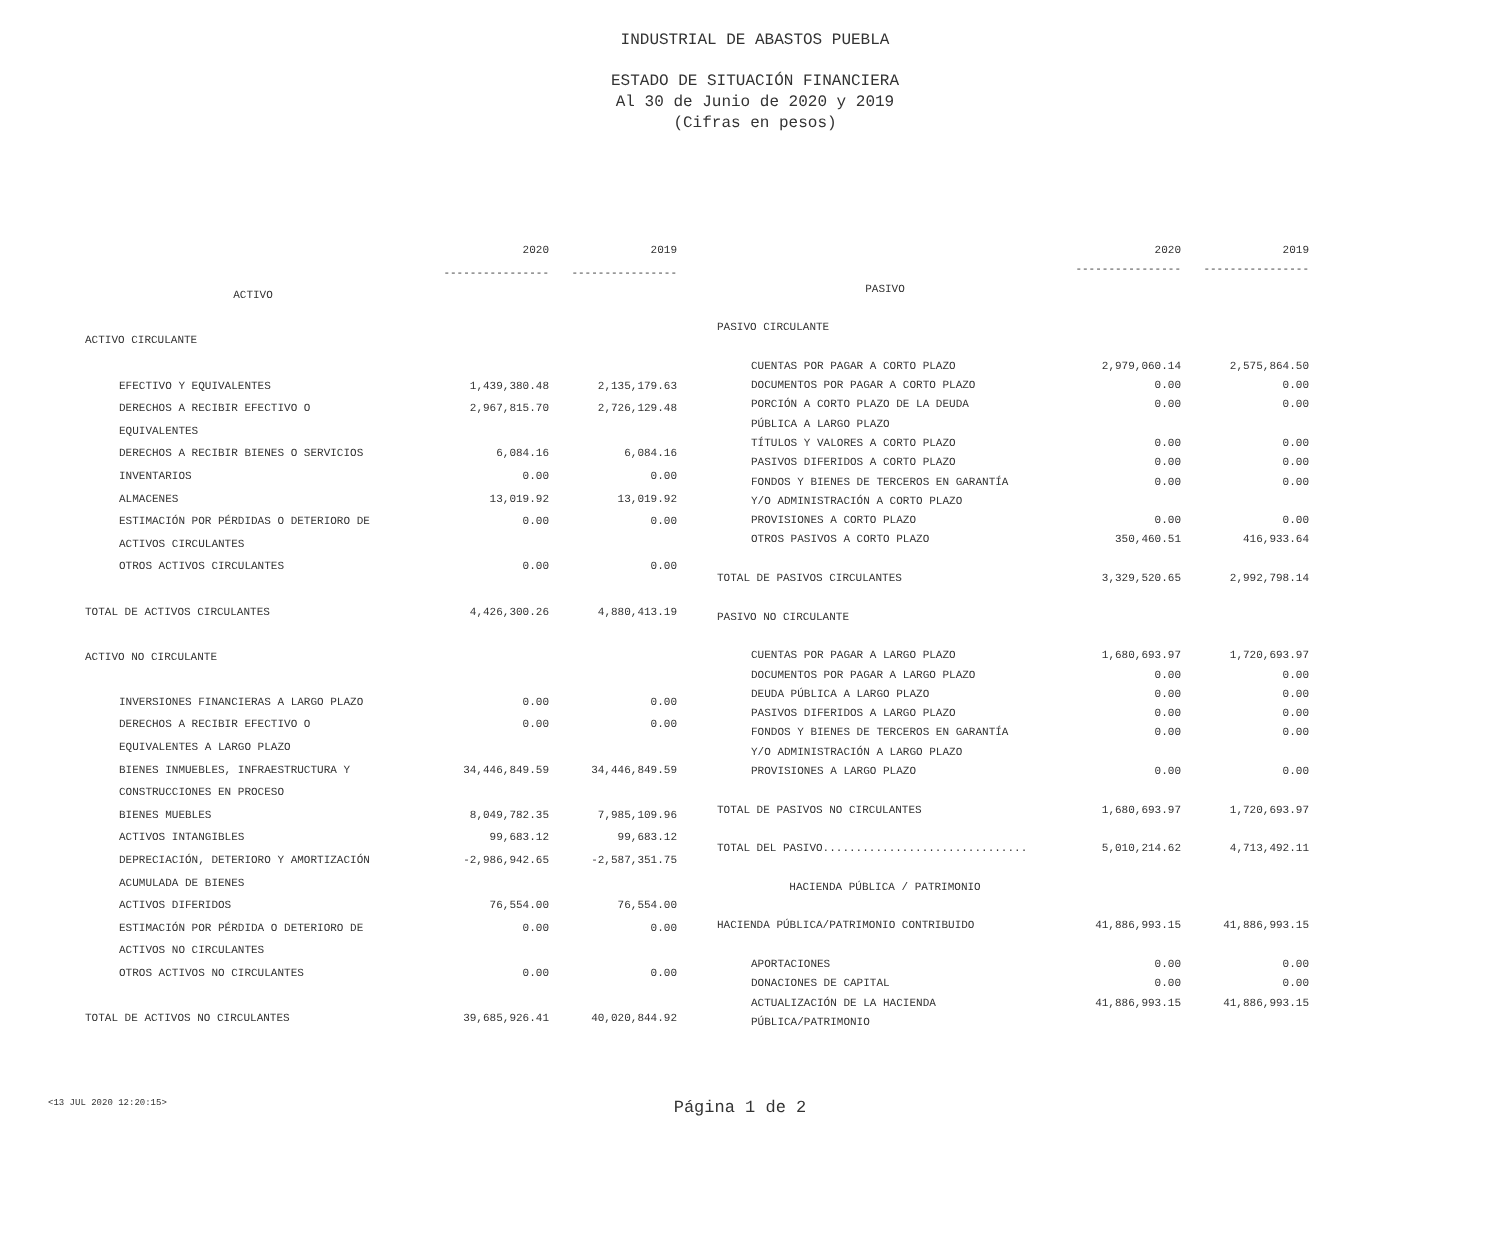INDUSTRIAL DE ABASTOS PUEBLA
ESTADO DE SITUACIÓN FINANCIERA
Al 30 de Junio de 2020 y 2019
(Cifras en pesos)
| | 2020 | 2019 |
| --- | --- | --- |
| | ---------------- | ---------------- |
| ACTIVO | | |
| ACTIVO CIRCULANTE | | |
| EFECTIVO Y EQUIVALENTES | 1,439,380.48 | 2,135,179.63 |
| DERECHOS A RECIBIR EFECTIVO O | 2,967,815.70 | 2,726,129.48 |
| EQUIVALENTES | | |
| DERECHOS A RECIBIR BIENES O SERVICIOS | 6,084.16 | 6,084.16 |
| INVENTARIOS | 0.00 | 0.00 |
| ALMACENES | 13,019.92 | 13,019.92 |
| ESTIMACIÓN POR PÉRDIDAS O DETERIORO DE | 0.00 | 0.00 |
| ACTIVOS CIRCULANTES | | |
| OTROS ACTIVOS CIRCULANTES | 0.00 | 0.00 |
| TOTAL DE ACTIVOS CIRCULANTES | 4,426,300.26 | 4,880,413.19 |
| ACTIVO NO CIRCULANTE | | |
| INVERSIONES FINANCIERAS A LARGO PLAZO | 0.00 | 0.00 |
| DERECHOS A RECIBIR EFECTIVO O | 0.00 | 0.00 |
| EQUIVALENTES A LARGO PLAZO | | |
| BIENES INMUEBLES, INFRAESTRUCTURA Y | 34,446,849.59 | 34,446,849.59 |
| CONSTRUCCIONES EN PROCESO | | |
| BIENES MUEBLES | 8,049,782.35 | 7,985,109.96 |
| ACTIVOS INTANGIBLES | 99,683.12 | 99,683.12 |
| DEPRECIACIÓN, DETERIORO Y AMORTIZACIÓN | -2,986,942.65 | -2,587,351.75 |
| ACUMULADA DE BIENES | | |
| ACTIVOS DIFERIDOS | 76,554.00 | 76,554.00 |
| ESTIMACIÓN POR PÉRDIDA O DETERIORO DE | 0.00 | 0.00 |
| ACTIVOS NO CIRCULANTES | | |
| OTROS ACTIVOS NO CIRCULANTES | 0.00 | 0.00 |
| TOTAL DE ACTIVOS NO CIRCULANTES | 39,685,926.41 | 40,020,844.92 |
| | 2020 | 2019 |
| --- | --- | --- |
| | ---------------- | ---------------- |
| PASIVO | | |
| PASIVO CIRCULANTE | | |
| CUENTAS POR PAGAR A CORTO PLAZO | 2,979,060.14 | 2,575,864.50 |
| DOCUMENTOS POR PAGAR A CORTO PLAZO | 0.00 | 0.00 |
| PORCIÓN A CORTO PLAZO DE LA DEUDA | 0.00 | 0.00 |
| PÚBLICA A LARGO PLAZO | | |
| TÍTULOS Y VALORES A CORTO PLAZO | 0.00 | 0.00 |
| PASIVOS DIFERIDOS A CORTO PLAZO | 0.00 | 0.00 |
| FONDOS Y BIENES DE TERCEROS EN GARANTÍA | 0.00 | 0.00 |
| Y/O ADMINISTRACIÓN A CORTO PLAZO | | |
| PROVISIONES A CORTO PLAZO | 0.00 | 0.00 |
| OTROS PASIVOS A CORTO PLAZO | 350,460.51 | 416,933.64 |
| TOTAL DE PASIVOS CIRCULANTES | 3,329,520.65 | 2,992,798.14 |
| PASIVO NO CIRCULANTE | | |
| CUENTAS POR PAGAR A LARGO PLAZO | 1,680,693.97 | 1,720,693.97 |
| DOCUMENTOS POR PAGAR A LARGO PLAZO | 0.00 | 0.00 |
| DEUDA PÚBLICA A LARGO PLAZO | 0.00 | 0.00 |
| PASIVOS DIFERIDOS A LARGO PLAZO | 0.00 | 0.00 |
| FONDOS Y BIENES DE TERCEROS EN GARANTÍA | 0.00 | 0.00 |
| Y/O ADMINISTRACIÓN A LARGO PLAZO | | |
| PROVISIONES A LARGO PLAZO | 0.00 | 0.00 |
| TOTAL DE PASIVOS NO CIRCULANTES | 1,680,693.97 | 1,720,693.97 |
| TOTAL DEL PASIVO............................... | 5,010,214.62 | 4,713,492.11 |
| HACIENDA PÚBLICA / PATRIMONIO | | |
| HACIENDA PÚBLICA/PATRIMONIO CONTRIBUIDO | 41,886,993.15 | 41,886,993.15 |
| APORTACIONES | 0.00 | 0.00 |
| DONACIONES DE CAPITAL | 0.00 | 0.00 |
| ACTUALIZACIÓN DE LA HACIENDA | 41,886,993.15 | 41,886,993.15 |
| PÚBLICA/PATRIMONIO | | |
Página 1 de 2 <13 JUL 2020 12:20:15>